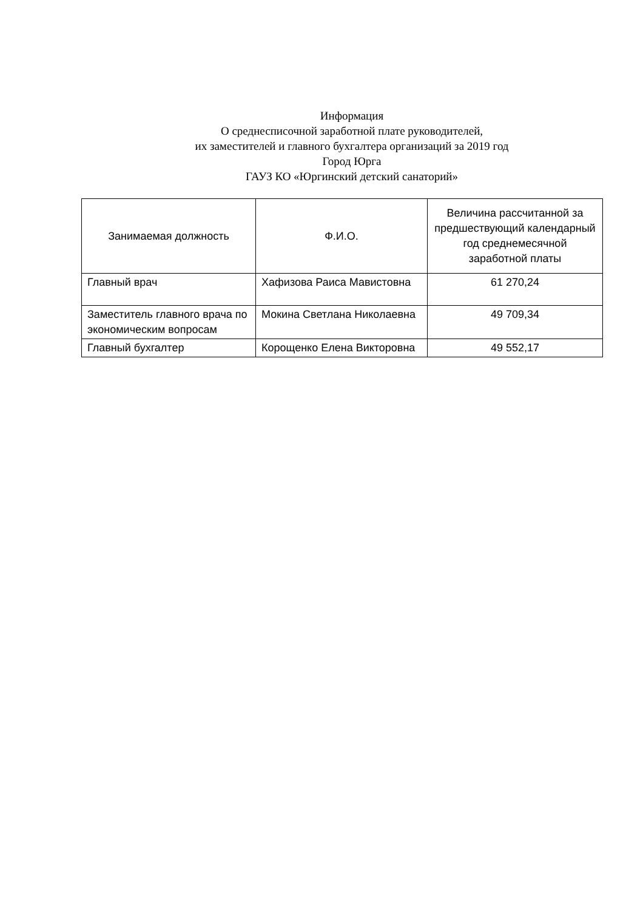Информация
О среднесписочной заработной плате руководителей,
их заместителей и главного бухгалтера организаций за 2019 год
Город Юрга
ГАУЗ КО «Юргинский детский санаторий»
| Занимаемая должность | Ф.И.О. | Величина рассчитанной за предшествующий календарный год среднемесячной заработной платы |
| --- | --- | --- |
| Главный врач | Хафизова Раиса Мавистовна | 61 270,24 |
| Заместитель главного врача по экономическим вопросам | Мокина Светлана Николаевна | 49 709,34 |
| Главный бухгалтер | Корощенко Елена Викторовна | 49 552,17 |